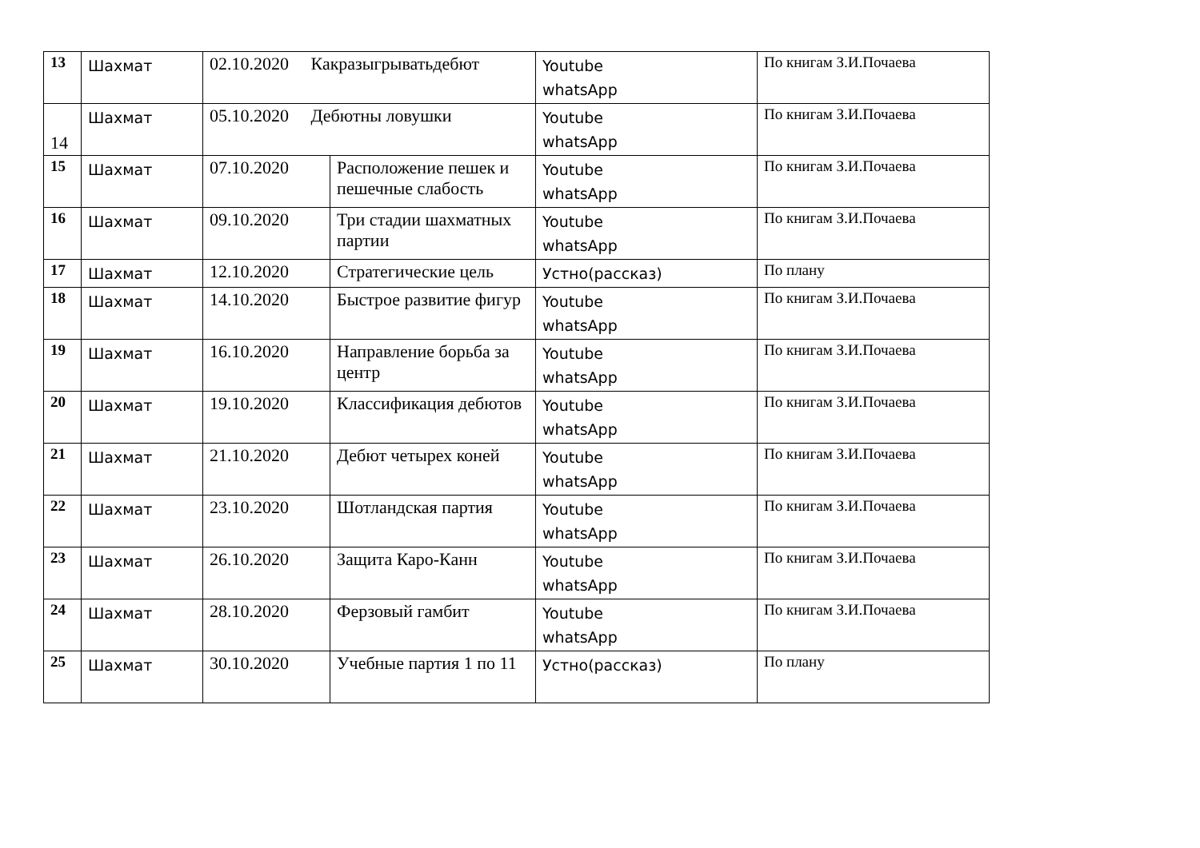| 13 | Шахмат | 02.10.2020 Какразыгрыватьдебют | | Youtube whatsApp | По книгам З.И.Почаева |
| 14 | Шахмат | 05.10.2020 Дебютны ловушки | | Youtube whatsApp | По книгам З.И.Почаева |
| 15 | Шахмат | 07.10.2020 | Расположение пешек и пешечные слабость | Youtube whatsApp | По книгам З.И.Почаева |
| 16 | Шахмат | 09.10.2020 | Три стадии шахматных партии | Youtube whatsApp | По книгам З.И.Почаева |
| 17 | Шахмат | 12.10.2020 | Стратегические цель | Устно(рассказ) | По плану |
| 18 | Шахмат | 14.10.2020 | Быстрое развитие фигур | Youtube whatsApp | По книгам З.И.Почаева |
| 19 | Шахмат | 16.10.2020 | Направление борьба за центр | Youtube whatsApp | По книгам З.И.Почаева |
| 20 | Шахмат | 19.10.2020 | Классификация дебютов | Youtube whatsApp | По книгам З.И.Почаева |
| 21 | Шахмат | 21.10.2020 | Дебют четырех коней | Youtube whatsApp | По книгам З.И.Почаева |
| 22 | Шахмат | 23.10.2020 | Шотландская партия | Youtube whatsApp | По книгам З.И.Почаева |
| 23 | Шахмат | 26.10.2020 | Защита Каро-Канн | Youtube whatsApp | По книгам З.И.Почаева |
| 24 | Шахмат | 28.10.2020 | Ферзовый гамбит | Youtube whatsApp | По книгам З.И.Почаева |
| 25 | Шахмат | 30.10.2020 | Учебные партия 1 по 11 | Устно(рассказ) | По плану |